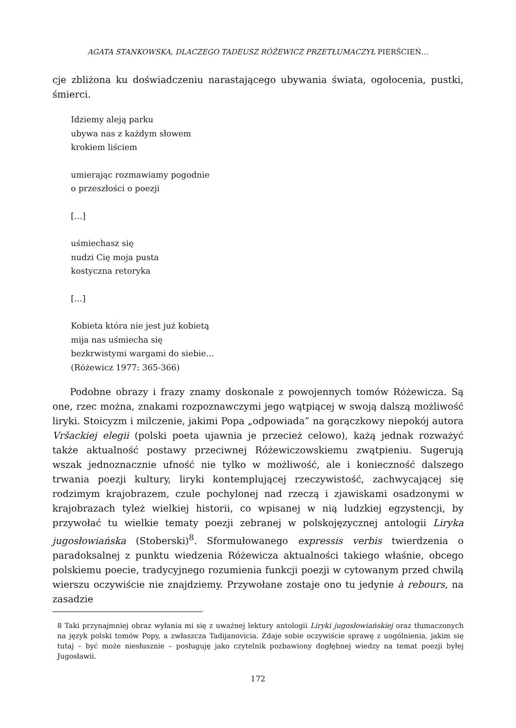AGATA STANKOWSKA, DLACZEGO TADEUSZ RÓŻEWICZ PRZETŁUMACZYŁ PIERŚCIEŃ…
cje zbliżona ku doświadczeniu narastającego ubywania świata, ogołocenia, pustki, śmierci.
Idziemy aleją parku
ubywa nas z każdym słowem
krokiem liściem
umierając rozmawiamy pogodnie
o przeszłości o poezji
[…]
uśmiechasz się
nudzi Cię moja pusta
kostyczna retoryka
[…]
Kobieta która nie jest już kobietą
mija nas uśmiecha się
bezkrwistymi wargami do siebie…
(Różewicz 1977: 365-366)
Podobne obrazy i frazy znamy doskonale z powojennych tomów Różewicza. Są one, rzec można, znakami rozpoznawczymi jego wątpiącej w swoją dalszą możliwość liryki. Stoicyzm i milczenie, jakimi Popa „odpowiada” na gorączkowy niepokój autora Vršackiej elegii (polski poeta ujawnia je przecież celowo), każą jednak rozważyć także aktualność postawy przeciwnej Różewiczowskiemu zwątpieniu. Sugerują wszak jednoznacznie ufność nie tylko w możliwość, ale i konieczność dalszego trwania poezji kultury, liryki kontemplującej rzeczywistość, zachwycającej się rodzimym krajobrazem, czule pochylonej nad rzeczą i zjawiskami osadzonymi w krajobrazach tyleż wielkiej historii, co wpisanej w nią ludzkiej egzystencji, by przywołać tu wielkie tematy poezji zebranej w polskojęzycznej antologii Liryka jugosłowiańska (Stoberski)<sup>8</sup>. Sformułowanego expressis verbis twierdzenia o paradoksalnej z punktu wiedzenia Różewicza aktualności takiego właśnie, obcego polskiemu poecie, tradycyjnego rozumienia funkcji poezji w cytowanym przed chwilą wierszu oczywiście nie znajdziemy. Przywołane zostaje ono tu jedynie à rebours, na zasadzie
8 Taki przynajmniej obraz wyłania mi się z uważnej lektury antologii Liryki jugosłowiańskiej oraz tłumaczonych na język polski tomów Popy, a zwłaszcza Tadijanovicia. Zdaje sobie oczywiście sprawę z uogólnienia, jakim się tutaj – być może niesłusznie – posługuję jako czytelnik pozbawiony dogłębnej wiedzy na temat poezji byłej Jugosławii.
172